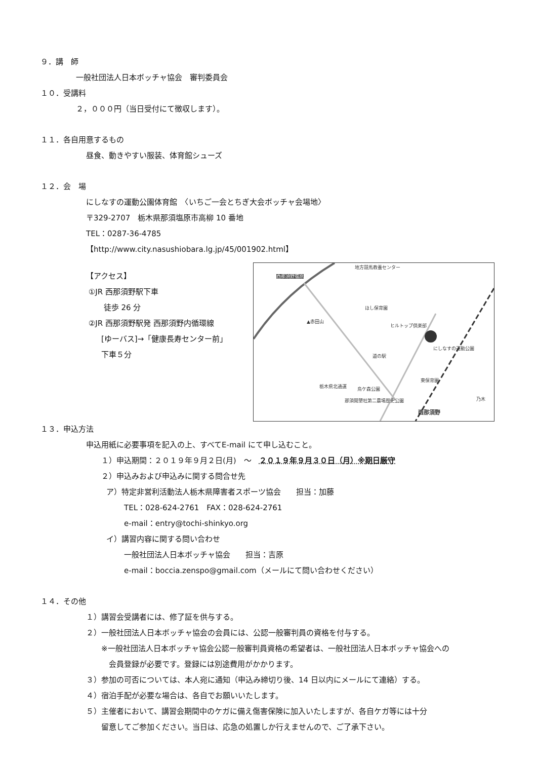９．講　師
一般社団法人日本ボッチャ協会　審判委員会
１０．受講料
２，０００円（当日受付にて徴収します）。
１１．各自用意するもの
昼食、動きやすい服装、体育館シューズ
１２．会　場
にしなすの運動公園体育館　〈いちご一会とちぎ大会ボッチャ会場地〉
〒329-2707　栃木県那須塩原市高柳 10 番地
TEL：0287-36-4785
【http://www.city.nasushiobara.lg.jp/45/001902.html】
【アクセス】
①JR 西那須野駅下車
徒歩 26 分
②JR 西那須野駅発 西那須野内循環線
[ゆーバス]→「健康長寿センター前」
下車５分
地方競馬教養センター
西那須野塩原
ほし保育園
▲赤田山
ヒルトップ倶楽部
にしなすの運動公園
道の駅
東保育園
栃木県北通運 烏ケ森公園
那須開墾社第二農場歴史公園 乃木
西那須野
１３．申込方法
申込用紙に必要事項を記入の上、すべてE-mail にて申し込むこと。
１）申込期間：２０１９年９月２日(月)　～　２０１９年９月３０日（月）※期日厳守
２）申込みおよび申込みに関する問合せ先
ア）特定非営利活動法人栃木県障害者スポーツ協会　　担当：加藤
TEL：028-624-2761　FAX：028-624-2761
e-mail：entry@tochi-shinkyo.org
イ）講習内容に関する問い合わせ
一般社団法人日本ボッチャ協会　　担当：吉原
e-mail：boccia.zenspo@gmail.com（メールにて問い合わせください）
１４．その他
１）講習会受講者には、修了証を供与する。
２）一般社団法人日本ボッチャ協会の会員には、公認一般審判員の資格を付与する。
※一般社団法人日本ボッチャ協会公認一般審判員資格の希望者は、一般社団法人日本ボッチャ協会への
会員登録が必要です。登録には別途費用がかかります。
３）参加の可否については、本人宛に通知（申込み締切り後、14 日以内にメールにて連絡）する。
４）宿泊手配が必要な場合は、各自でお願いいたします。
５）主催者において、講習会期間中のケガに備え傷害保険に加入いたしますが、各自ケガ等には十分
留意してご参加ください。当日は、応急の処置しか行えませんので、ご了承下さい。